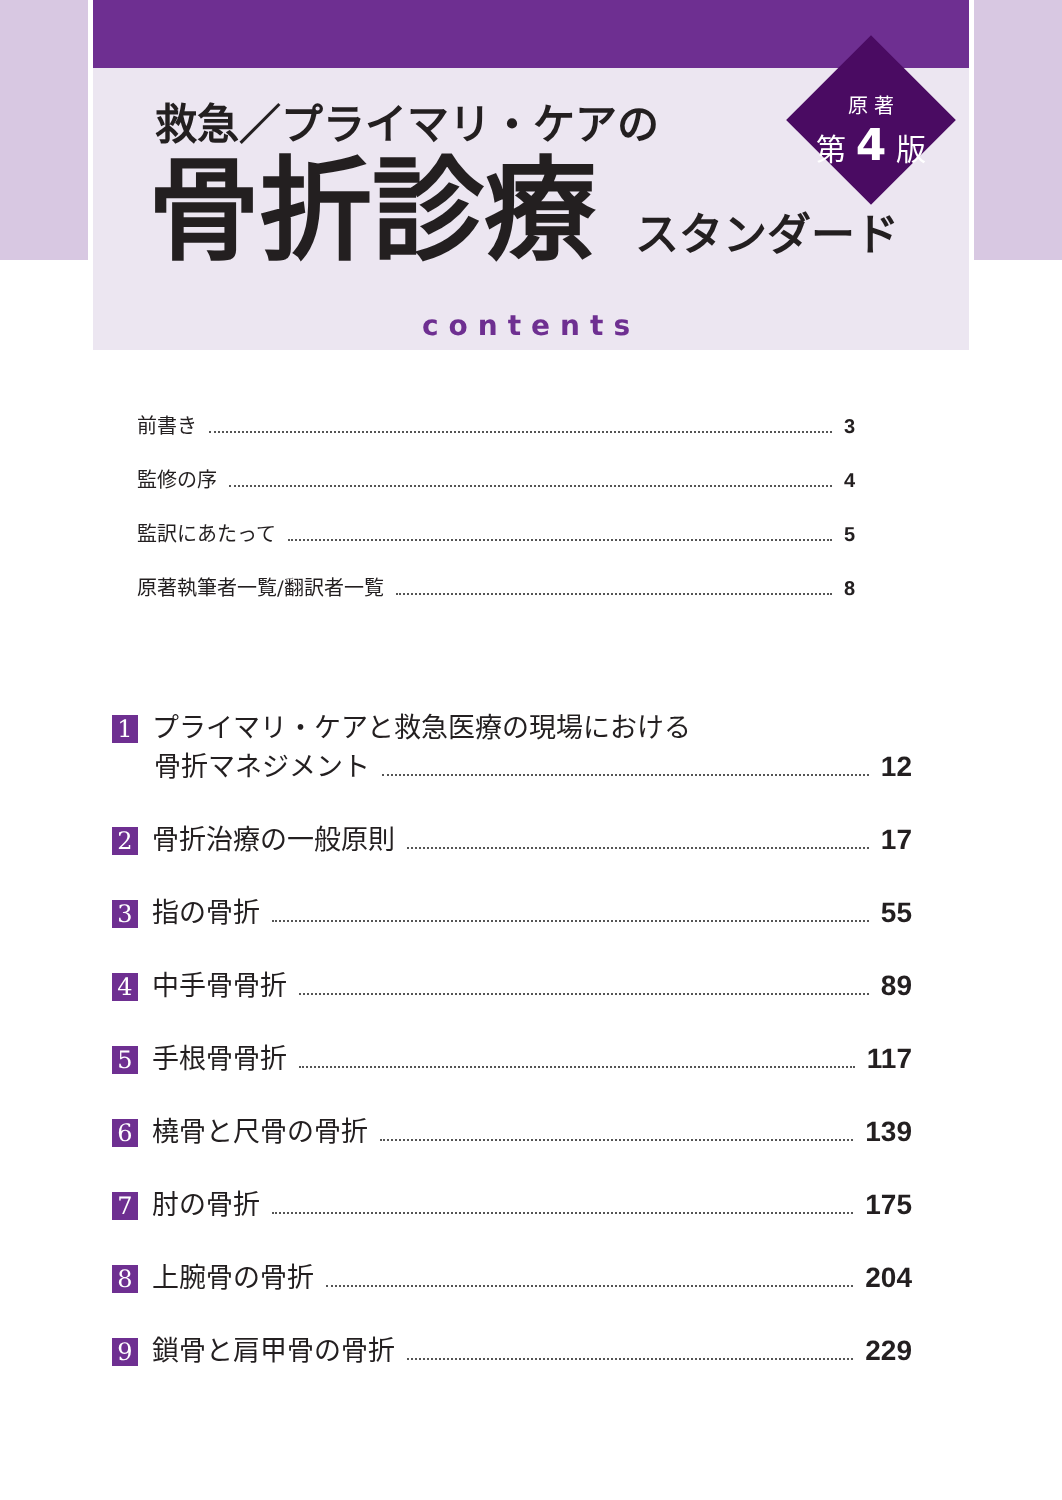救急／プライマリ・ケアの
骨折診療 スタンダード
原 著
第 4 版
contents
前書き 3
監修の序 4
監訳にあたって 5
原著執筆者一覧/翻訳者一覧 8
1 プライマリ・ケアと救急医療の現場における
骨折マネジメント 12
2 骨折治療の一般原則 17
3 指の骨折 55
4 中手骨骨折 89
5 手根骨骨折 117
6 橈骨と尺骨の骨折 139
7 肘の骨折 175
8 上腕骨の骨折 204
9 鎖骨と肩甲骨の骨折 229